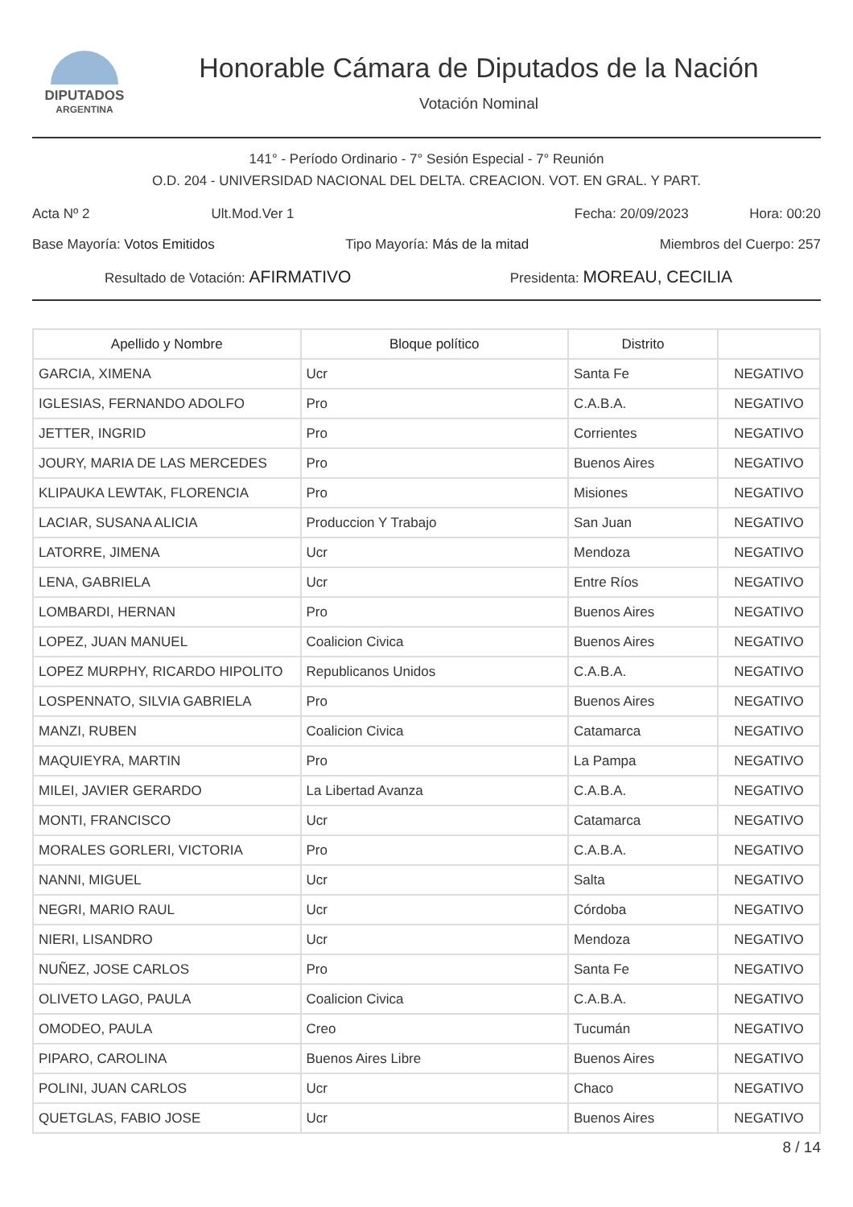DIPUTADOS
ARGENTINA
Honorable Cámara de Diputados de la Nación
Votación Nominal
141° - Período Ordinario - 7° Sesión Especial - 7° Reunión
O.D. 204 - UNIVERSIDAD NACIONAL DEL DELTA. CREACION. VOT. EN GRAL. Y PART.
Acta Nº 2 Ult.Mod.Ver 1 Fecha: 20/09/2023 Hora: 00:20
Base Mayoría: Votos Emitidos Tipo Mayoría: Más de la mitad Miembros del Cuerpo: 257
Resultado de Votación: AFIRMATIVO Presidenta: MOREAU, CECILIA
| Apellido y Nombre | Bloque político | Distrito | |
| --- | --- | --- | --- |
| GARCIA, XIMENA | Ucr | Santa Fe | NEGATIVO |
| IGLESIAS, FERNANDO ADOLFO | Pro | C.A.B.A. | NEGATIVO |
| JETTER, INGRID | Pro | Corrientes | NEGATIVO |
| JOURY, MARIA DE LAS MERCEDES | Pro | Buenos Aires | NEGATIVO |
| KLIPAUKA LEWTAK, FLORENCIA | Pro | Misiones | NEGATIVO |
| LACIAR, SUSANA ALICIA | Produccion Y Trabajo | San Juan | NEGATIVO |
| LATORRE, JIMENA | Ucr | Mendoza | NEGATIVO |
| LENA, GABRIELA | Ucr | Entre Ríos | NEGATIVO |
| LOMBARDI, HERNAN | Pro | Buenos Aires | NEGATIVO |
| LOPEZ, JUAN MANUEL | Coalicion Civica | Buenos Aires | NEGATIVO |
| LOPEZ MURPHY, RICARDO HIPOLITO | Republicanos Unidos | C.A.B.A. | NEGATIVO |
| LOSPENNATO, SILVIA GABRIELA | Pro | Buenos Aires | NEGATIVO |
| MANZI, RUBEN | Coalicion Civica | Catamarca | NEGATIVO |
| MAQUIEYRA, MARTIN | Pro | La Pampa | NEGATIVO |
| MILEI, JAVIER GERARDO | La Libertad Avanza | C.A.B.A. | NEGATIVO |
| MONTI, FRANCISCO | Ucr | Catamarca | NEGATIVO |
| MORALES GORLERI, VICTORIA | Pro | C.A.B.A. | NEGATIVO |
| NANNI, MIGUEL | Ucr | Salta | NEGATIVO |
| NEGRI, MARIO RAUL | Ucr | Córdoba | NEGATIVO |
| NIERI, LISANDRO | Ucr | Mendoza | NEGATIVO |
| NUÑEZ, JOSE CARLOS | Pro | Santa Fe | NEGATIVO |
| OLIVETO LAGO, PAULA | Coalicion Civica | C.A.B.A. | NEGATIVO |
| OMODEO, PAULA | Creo | Tucumán | NEGATIVO |
| PIPARO, CAROLINA | Buenos Aires Libre | Buenos Aires | NEGATIVO |
| POLINI, JUAN CARLOS | Ucr | Chaco | NEGATIVO |
| QUETGLAS, FABIO JOSE | Ucr | Buenos Aires | NEGATIVO |
8 / 14